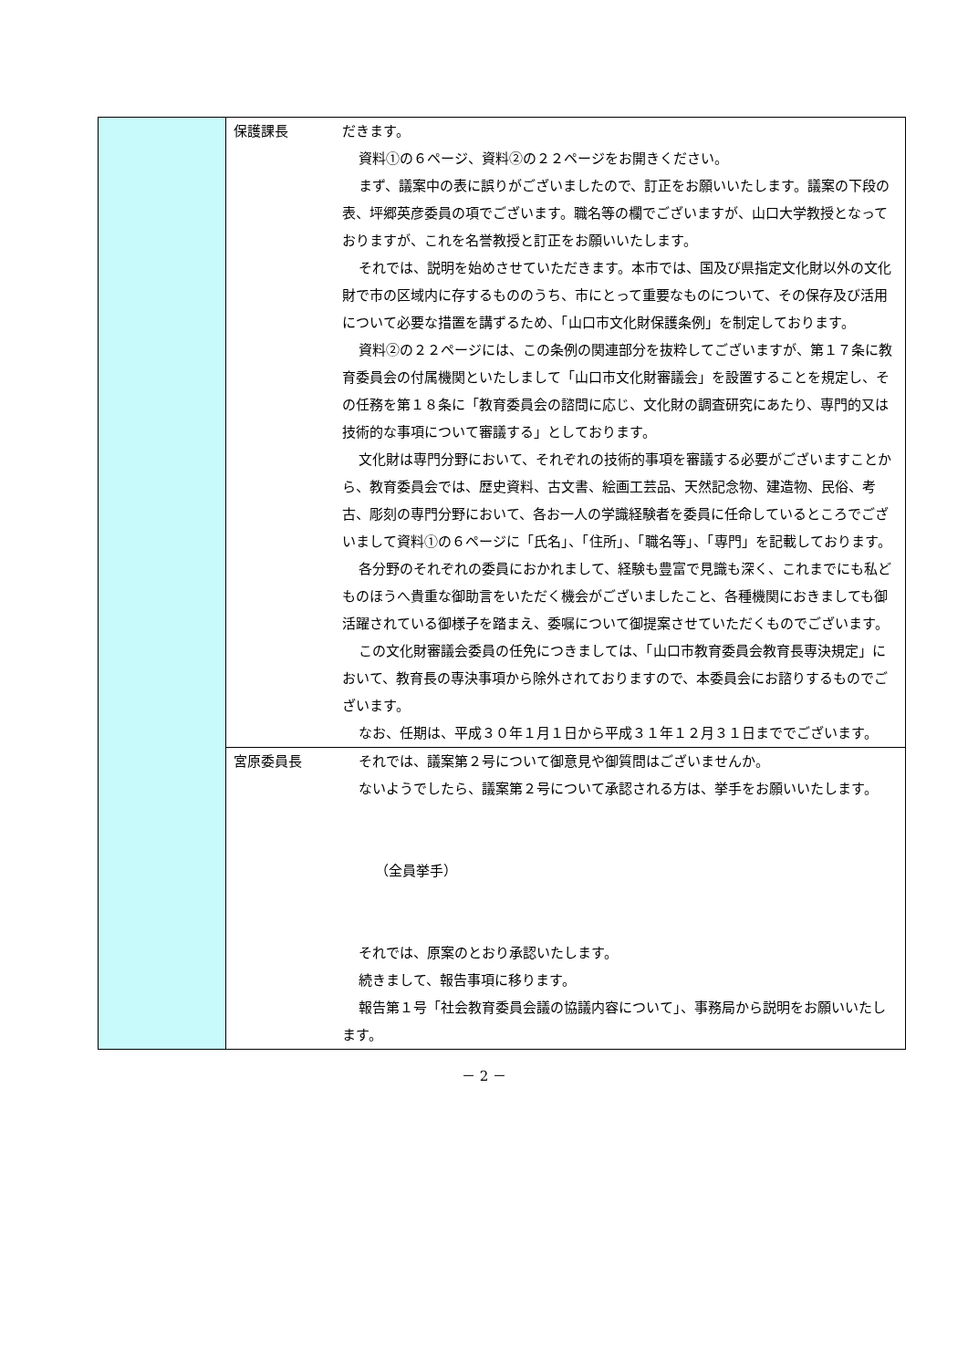| | 保護課長 | だきます。 資料①の６ページ、資料②の２２ページをお開きください。 まず、議案中の表に誤りがございましたので、訂正をお願いいたします。議案の下段の表、坪郷英彦委員の項でございます。職名等の欄でございますが、山口大学教授となっておりますが、これを名誉教授と訂正をお願いいたします。 それでは、説明を始めさせていただきます。本市では、国及び県指定文化財以外の文化財で市の区域内に存するもののうち、市にとって重要なものについて、その保存及び活用について必要な措置を講ずるため、「山口市文化財保護条例」を制定しております。 資料②の２２ページには、この条例の関連部分を抜粋してございますが、第１７条に教育委員会の付属機関といたしまして「山口市文化財審議会」を設置することを規定し、その任務を第１８条に「教育委員会の諮問に応じ、文化財の調査研究にあたり、専門的又は技術的な事項について審議する」としております。 文化財は専門分野において、それぞれの技術的事項を審議する必要がございますことから、教育委員会では、歴史資料、古文書、絵画工芸品、天然記念物、建造物、民俗、考古、彫刻の専門分野において、各お一人の学識経験者を委員に任命しているところでございまして資料①の６ページに「氏名」、「住所」、「職名等」、「専門」を記載しております。 各分野のそれぞれの委員におかれまして、経験も豊富で見識も深く、これまでにも私どものほうへ貴重な御助言をいただく機会がございましたこと、各種機関におきましても御活躍されている御様子を踏まえ、委嘱について御提案させていただくものでございます。 この文化財審議会委員の任免につきましては、「山口市教育委員会教育長専決規定」において、教育長の専決事項から除外されておりますので、本委員会にお諮りするものでございます。 なお、任期は、平成３０年１月１日から平成３１年１２月３１日まででございます。 |
| | 宮原委員長 | それでは、議案第２号について御意見や御質問はございませんか。 ないようでしたら、議案第２号について承認される方は、挙手をお願いいたします。 （全員挙手） それでは、原案のとおり承認いたします。 続きまして、報告事項に移ります。 報告第１号「社会教育委員会議の協議内容について」、事務局から説明をお願いいたします。 |
－ 2 －